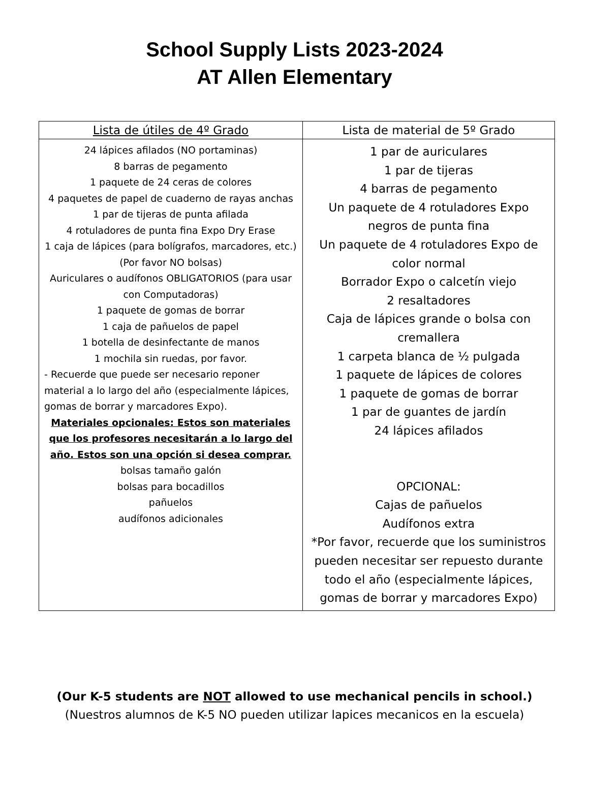School Supply Lists 2023-2024
AT Allen Elementary
| Lista de útiles de 4º Grado | Lista de material de 5º Grado |
| --- | --- |
| 24 lápices afilados (NO portaminas) 8 barras de pegamento 1 paquete de 24 ceras de colores 4 paquetes de papel de cuaderno de rayas anchas 1 par de tijeras de punta afilada 4 rotuladores de punta fina Expo Dry Erase 1 caja de lápices (para bolígrafos, marcadores, etc.) (Por favor NO bolsas) Auriculares o audífonos OBLIGATORIOS (para usar con Computadoras) 1 paquete de gomas de borrar 1 caja de pañuelos de papel 1 botella de desinfectante de manos 1 mochila sin ruedas, por favor. - Recuerde que puede ser necesario reponer material a lo largo del año (especialmente lápices, gomas de borrar y marcadores Expo). Materiales opcionales: Estos son materiales que los profesores necesitarán a lo largo del año. Estos son una opción si desea comprar. bolsas tamaño galón bolsas para bocadillos pañuelos audífonos adicionales | 1 par de auriculares 1 par de tijeras 4 barras de pegamento Un paquete de 4 rotuladores Expo negros de punta fina Un paquete de 4 rotuladores Expo de color normal Borrador Expo o calcetín viejo 2 resaltadores Caja de lápices grande o bolsa con cremallera 1 carpeta blanca de ½ pulgada 1 paquete de lápices de colores 1 paquete de gomas de borrar 1 par de guantes de jardín 24 lápices afilados OPCIONAL: Cajas de pañuelos Audífonos extra *Por favor, recuerde que los suministros pueden necesitar ser repuesto durante todo el año (especialmente lápices, gomas de borrar y marcadores Expo) |
(Our K-5 students are NOT allowed to use mechanical pencils in school.)
(Nuestros alumnos de K-5 NO pueden utilizar lapices mecanicos en la escuela)